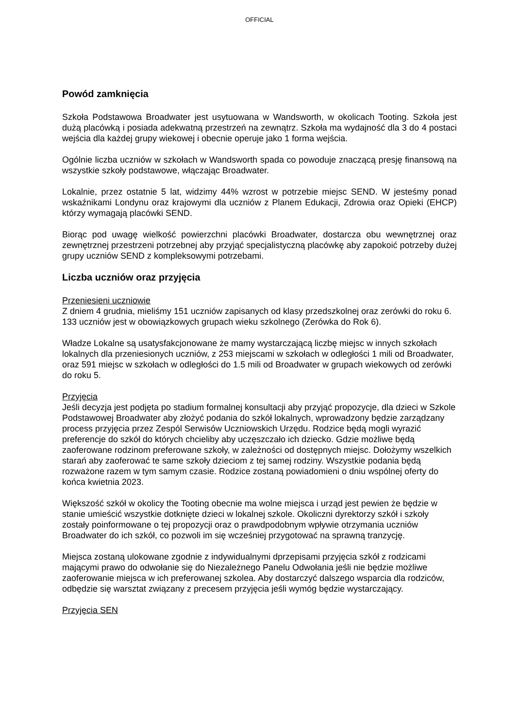OFFICIAL
Powód zamknięcia
Szkoła Podstawowa Broadwater jest usytuowana w Wandsworth, w okolicach Tooting. Szkoła jest dużą placówką i posiada adekwatną przestrzeń na zewnątrz. Szkoła ma wydajność dla 3 do 4 postaci wejścia dla każdej grupy wiekowej i obecnie operuje jako 1 forma wejścia.
Ogólnie liczba uczniów w szkołach w Wandsworth spada co powoduje znaczącą presję finansową na wszystkie szkoły podstawowe, włączając Broadwater.
Lokalnie, przez ostatnie 5 lat, widzimy 44% wzrost w potrzebie miejsc SEND. W jesteśmy ponad wskaźnikami Londynu oraz krajowymi dla uczniów z Planem Edukacji, Zdrowia oraz Opieki (EHCP) którzy wymagają placówki SEND.
Biorąc pod uwagę wielkość powierzchni placówki Broadwater, dostarcza obu wewnętrznej oraz zewnętrznej przestrzeni potrzebnej aby przyjąć specjalistyczną placówkę aby zapokoić potrzeby dużej grupy uczniów SEND z kompleksowymi potrzebami.
Liczba uczniów oraz przyjęcia
Przeniesieni uczniowie
Z dniem 4 grudnia, mieliśmy 151 uczniów zapisanych od klasy przedszkolnej oraz zerówki do roku 6. 133 uczniów jest w obowiązkowych grupach wieku szkolnego (Zerówka do Rok 6).
Władze Lokalne są usatysfakcjonowane że mamy wystarczającą liczbę miejsc w innych szkołach lokalnych dla przeniesionych uczniów, z 253 miejscami w szkołach w odległości 1 mili od Broadwater, oraz 591 miejsc w szkołach w odległości do 1.5 mili od Broadwater w grupach wiekowych od zerówki do roku 5.
Przyjęcia
Jeśli decyzja jest podjęta po stadium formalnej konsultacji aby przyjąć propozycje, dla dzieci w Szkole Podstawowej Broadwater aby złożyć podania do szkół lokalnych, wprowadzony będzie zarządzany process przyjęcia przez Zespól Serwisów Uczniowskich Urzędu. Rodzice będą mogli wyrazić preferencje do szkół do których chcieliby aby uczęszczało ich dziecko. Gdzie możliwe będą zaoferowane rodzinom preferowane szkoły, w zależności od dostępnych miejsc. Dołożymy wszelkich starań aby zaoferować te same szkoły dzieciom z tej samej rodziny. Wszystkie podania będą rozważone razem w tym samym czasie. Rodzice zostaną powiadomieni o dniu wspólnej oferty do końca kwietnia 2023.
Większość szkół w okolicy the Tooting obecnie ma wolne miejsca i urząd jest pewien że będzie w stanie umieścić wszystkie dotknięte dzieci w lokalnej szkole. Okoliczni dyrektorzy szkół i szkoły zostały poinformowane o tej propozycji oraz o prawdpodobnym wpływie otrzymania uczniów Broadwater do ich szkół, co pozwoli im się wcześniej przygotować na sprawną tranzycję.
Miejsca zostaną ulokowane zgodnie z indywidualnymi dprzepisami przyjęcia szkół z rodzicami mającymi prawo do odwołanie się do Niezależnego Panelu Odwołania jeśli nie będzie możliwe zaoferowanie miejsca w ich preferowanej szkolea. Aby dostarczyć dalszego wsparcia dla rodziców, odbędzie się warsztat związany z precesem przyjęcia jeśli wymóg będzie wystarczający.
Przyjęcia SEN